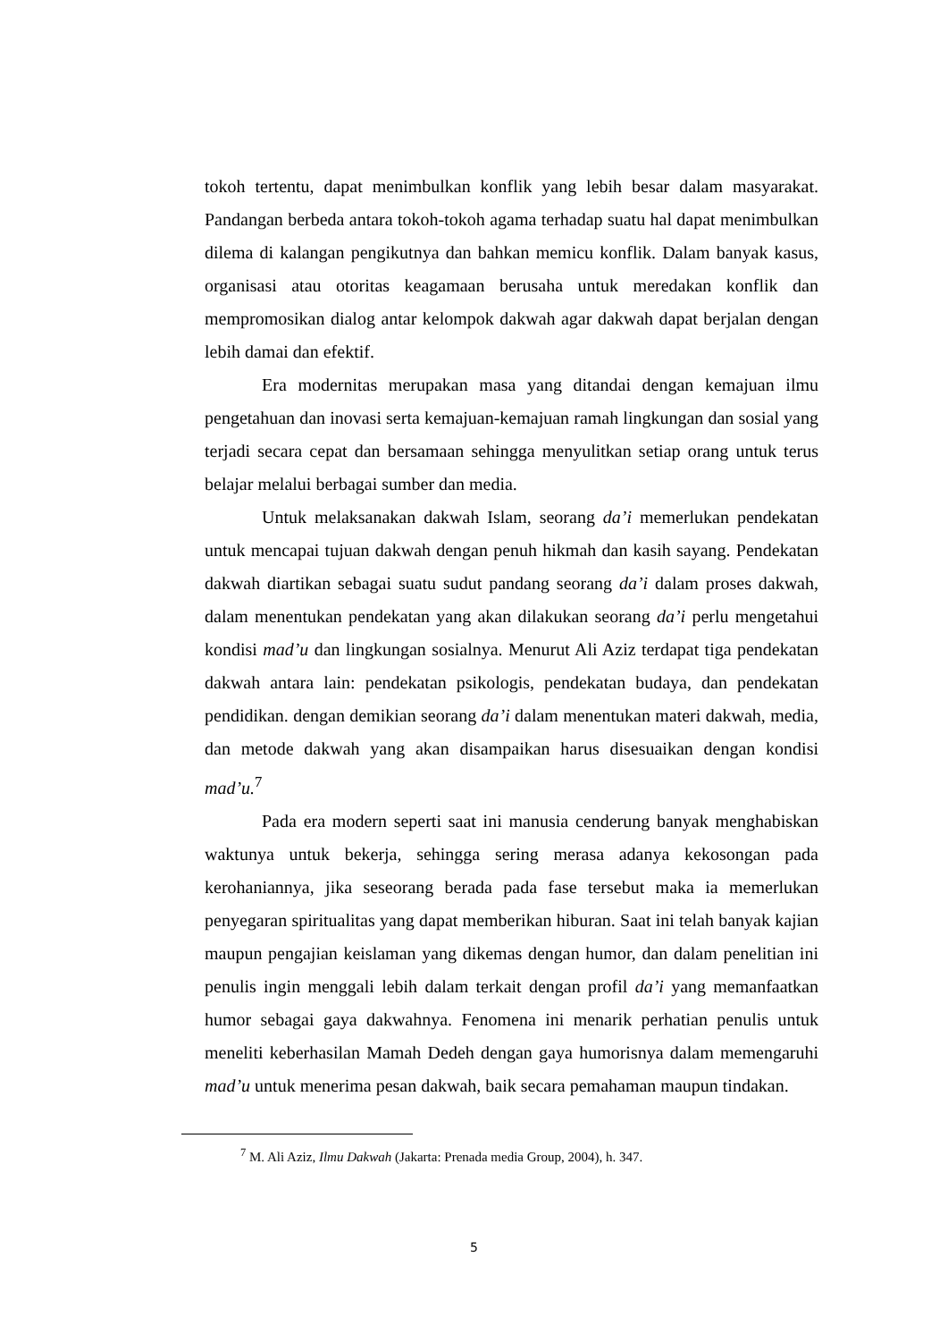tokoh tertentu, dapat menimbulkan konflik yang lebih besar dalam masyarakat. Pandangan berbeda antara tokoh-tokoh agama terhadap suatu hal dapat menimbulkan dilema di kalangan pengikutnya dan bahkan memicu konflik. Dalam banyak kasus, organisasi atau otoritas keagamaan berusaha untuk meredakan konflik dan mempromosikan dialog antar kelompok dakwah agar dakwah dapat berjalan dengan lebih damai dan efektif.
Era modernitas merupakan masa yang ditandai dengan kemajuan ilmu pengetahuan dan inovasi serta kemajuan-kemajuan ramah lingkungan dan sosial yang terjadi secara cepat dan bersamaan sehingga menyulitkan setiap orang untuk terus belajar melalui berbagai sumber dan media.
Untuk melaksanakan dakwah Islam, seorang da’i memerlukan pendekatan untuk mencapai tujuan dakwah dengan penuh hikmah dan kasih sayang. Pendekatan dakwah diartikan sebagai suatu sudut pandang seorang da’i dalam proses dakwah, dalam menentukan pendekatan yang akan dilakukan seorang da’i perlu mengetahui kondisi mad’u dan lingkungan sosialnya. Menurut Ali Aziz terdapat tiga pendekatan dakwah antara lain: pendekatan psikologis, pendekatan budaya, dan pendekatan pendidikan. dengan demikian seorang da’i dalam menentukan materi dakwah, media, dan metode dakwah yang akan disampaikan harus disesuaikan dengan kondisi mad’u.<sup>7</sup>
Pada era modern seperti saat ini manusia cenderung banyak menghabiskan waktunya untuk bekerja, sehingga sering merasa adanya kekosongan pada kerohaniannya, jika seseorang berada pada fase tersebut maka ia memerlukan penyegaran spiritualitas yang dapat memberikan hiburan. Saat ini telah banyak kajian maupun pengajian keislaman yang dikemas dengan humor, dan dalam penelitian ini penulis ingin menggali lebih dalam terkait dengan profil da’i yang memanfaatkan humor sebagai gaya dakwahnya. Fenomena ini menarik perhatian penulis untuk meneliti keberhasilan Mamah Dedeh dengan gaya humorisnya dalam memengaruhi mad’u untuk menerima pesan dakwah, baik secara pemahaman maupun tindakan.
<sup>7</sup> M. Ali Aziz, Ilmu Dakwah (Jakarta: Prenada media Group, 2004), h. 347.
5